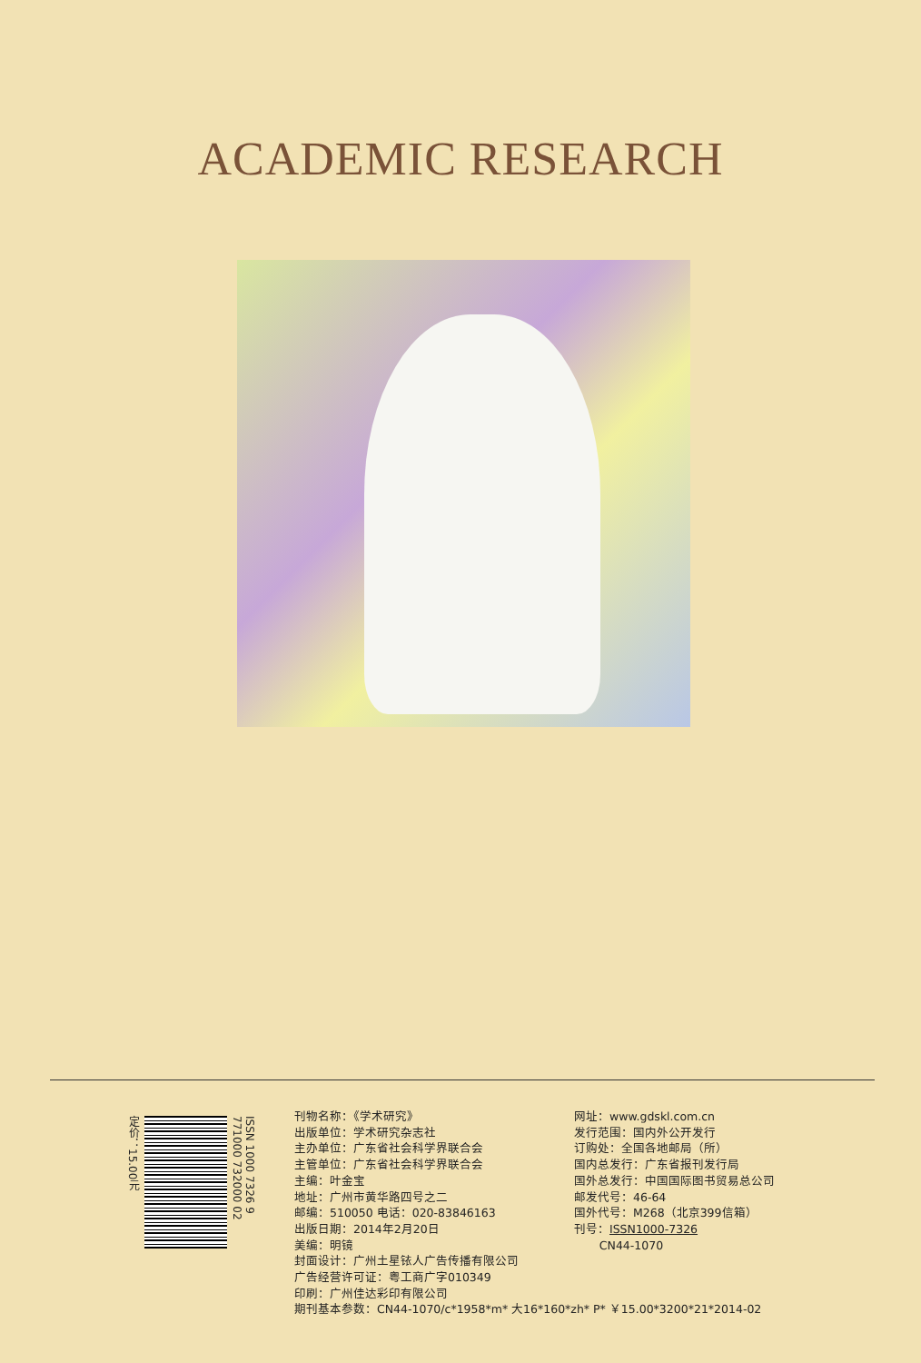ACADEMIC RESEARCH
定价：15.00元
ISSN 1000 7326 9 771000 732000 02
刊物名称：《学术研究》
出版单位：学术研究杂志社
主办单位：广东省社会科学界联合会
主管单位：广东省社会科学界联合会
主编：叶金宝
地址：广州市黄华路四号之二
邮编：510050 电话：020-83846163
出版日期：2014年2月20日
美编：明镜
封面设计：广州土星铱人广告传播有限公司
广告经营许可证：粤工商广字010349
印刷：广州佳达彩印有限公司
期刊基本参数：CN44-1070/c*1958*m* 大16*160*zh* P* ￥15.00*3200*21*2014-02
网址：www.gdskl.com.cn
发行范围：国内外公开发行
订购处：全国各地邮局（所）
国内总发行：广东省报刊发行局
国外总发行：中国国际图书贸易总公司
邮发代号：46-64
国外代号：M268（北京399信箱）
刊号：ISSN1000-7326
CN44-1070